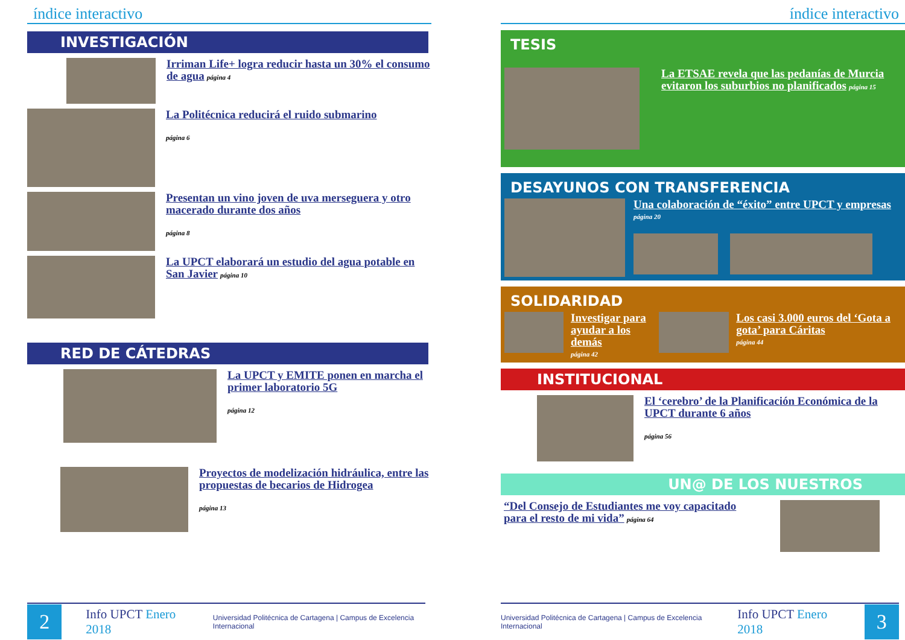índice interactivo
INVESTIGACIÓN
Irriman Life+ logra reducir hasta un 30% el consumo de agua página 4
La Politécnica reducirá el ruido submarino
página 6
Presentan un vino joven de uva merseguera y otro macerado durante dos años
página 8
La UPCT elaborará un estudio del agua potable en San Javier página 10
RED DE CÁTEDRAS
La UPCT y EMITE ponen en marcha el primer laboratorio 5G
página 12
Proyectos de modelización hidráulica, entre las propuestas de becarios de Hidrogea
página 13
2
Info UPCT Enero 2018
Universidad Politécnica de Cartagena | Campus de Excelencia Internacional
índice interactivo
TESIS
La ETSAE revela que las pedanías de Murcia evitaron los suburbios no planificados página 15
DESAYUNOS CON TRANSFERENCIA
Una colaboración de “éxito” entre UPCT y empresas página 20
SOLIDARIDAD
Investigar para ayudar a los demás
página 42
Los casi 3.000 euros del ‘Gota a gota’ para Cáritas
página 44
INSTITUCIONAL
El ‘cerebro’ de la Planificación Económica de la UPCT durante 6 años
página 56
UN@ DE LOS NUESTROS
“Del Consejo de Estudiantes me voy capacitado para el resto de mi vida” página 64
Universidad Politécnica de Cartagena | Campus de Excelencia Internacional
Info UPCT Enero 2018
3